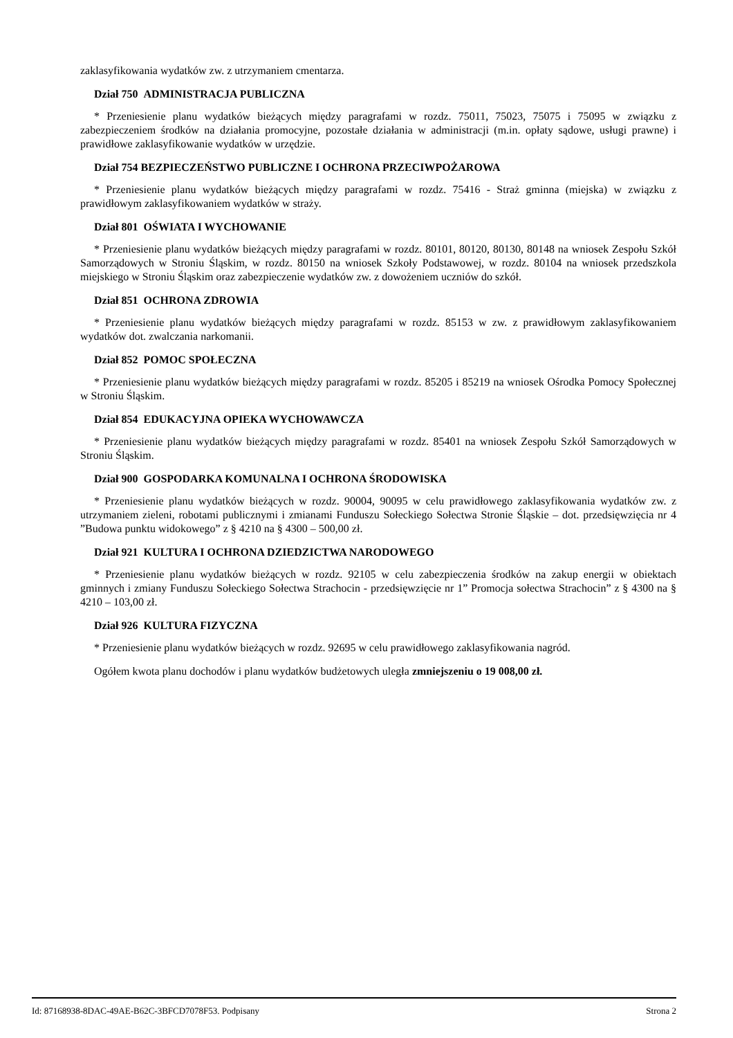zaklasyfikowania wydatków zw. z utrzymaniem cmentarza.
Dział 750 ADMINISTRACJA PUBLICZNA
* Przeniesienie planu wydatków bieżących między paragrafami w rozdz. 75011, 75023, 75075 i 75095 w związku z zabezpieczeniem środków na działania promocyjne, pozostałe działania w administracji (m.in. opłaty sądowe, usługi prawne) i prawidłowe zaklasyfikowanie wydatków w urzędzie.
Dział 754 BEZPIECZEŃSTWO PUBLICZNE I OCHRONA PRZECIWPOŻAROWA
* Przeniesienie planu wydatków bieżących między paragrafami w rozdz. 75416 - Straż gminna (miejska) w związku z prawidłowym zaklasyfikowaniem wydatków w straży.
Dział 801 OŚWIATA I WYCHOWANIE
* Przeniesienie planu wydatków bieżących między paragrafami w rozdz. 80101, 80120, 80130, 80148 na wniosek Zespołu Szkół Samorządowych w Stroniu Śląskim, w rozdz. 80150 na wniosek Szkoły Podstawowej, w rozdz. 80104 na wniosek przedszkola miejskiego w Stroniu Śląskim oraz zabezpieczenie wydatków zw. z dowożeniem uczniów do szkół.
Dział 851 OCHRONA ZDROWIA
* Przeniesienie planu wydatków bieżących między paragrafami w rozdz. 85153 w zw. z prawidłowym zaklasyfikowaniem wydatków dot. zwalczania narkomanii.
Dział 852 POMOC SPOŁECZNA
* Przeniesienie planu wydatków bieżących między paragrafami w rozdz. 85205 i 85219 na wniosek Ośrodka Pomocy Społecznej w Stroniu Śląskim.
Dział 854 EDUKACYJNA OPIEKA WYCHOWAWCZA
* Przeniesienie planu wydatków bieżących między paragrafami w rozdz. 85401 na wniosek Zespołu Szkół Samorządowych w Stroniu Śląskim.
Dział 900 GOSPODARKA KOMUNALNA I OCHRONA ŚRODOWISKA
* Przeniesienie planu wydatków bieżących w rozdz. 90004, 90095 w celu prawidłowego zaklasyfikowania wydatków zw. z utrzymaniem zieleni, robotami publicznymi i zmianami Funduszu Sołeckiego Sołectwa Stronie Śląskie – dot. przedsięwzięcia nr 4 ”Budowa punktu widokowego” z § 4210 na § 4300 – 500,00 zł.
Dział 921 KULTURA I OCHRONA DZIEDZICTWA NARODOWEGO
* Przeniesienie planu wydatków bieżących w rozdz. 92105 w celu zabezpieczenia środków na zakup energii w obiektach gminnych i zmiany Funduszu Sołeckiego Sołectwa Strachocin - przedsięwzięcie nr 1” Promocja sołectwa Strachocin” z § 4300 na § 4210 – 103,00 zł.
Dział 926 KULTURA FIZYCZNA
* Przeniesienie planu wydatków bieżących w rozdz. 92695 w celu prawidłowego zaklasyfikowania nagród.
Ogółem kwota planu dochodów i planu wydatków budżetowych uległa zmniejszeniu o 19 008,00 zł.
Id: 87168938-8DAC-49AE-B62C-3BFCD7078F53. Podpisany Strona 2